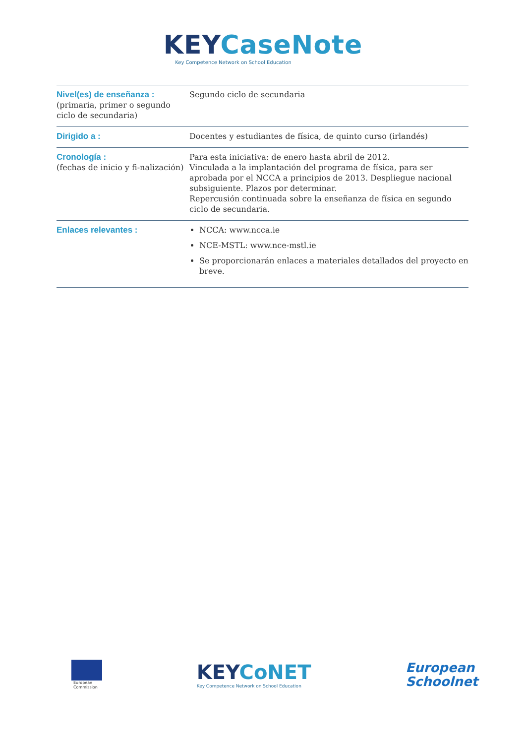KEYCaseNote
Key Competence Network on School Education
| Nivel(es) de enseñanza : (primaria, primer o segundo ciclo de secundaria) | Segundo ciclo de secundaria |
| Dirigido a : | Docentes y estudiantes de física, de quinto curso (irlandés) |
| Cronología : (fechas de inicio y fi-nalización) | Para esta iniciativa: de enero hasta abril de 2012. Vinculada a la implantación del programa de física, para ser aprobada por el NCCA a principios de 2013. Despliegue nacional subsiguiente. Plazos por determinar. Repercusión continuada sobre la enseñanza de física en segundo ciclo de secundaria. |
| Enlaces relevantes : | NCCA: www.ncca.ie NCE-MSTL: www.nce-mstl.ie Se proporcionarán enlaces a materiales detallados del proyecto en breve. |
European
Commission
KEYCoNET
Key Competence Network on School Education
European
Schoolnet